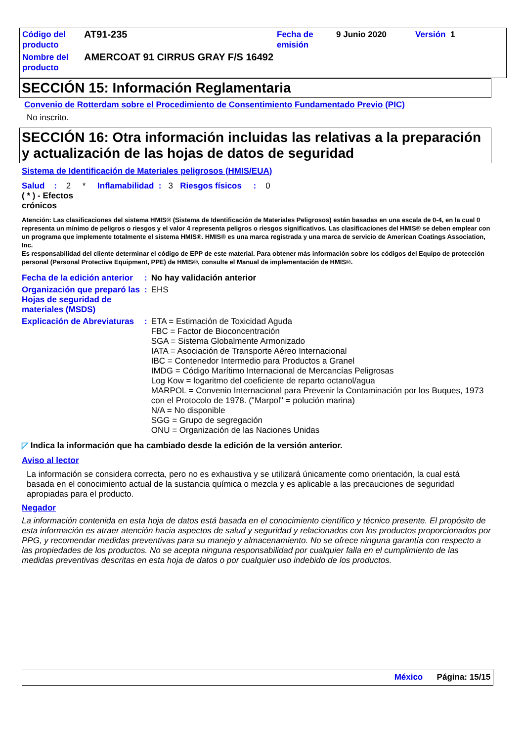| Código del producto | AT91-235 | Fecha de emisión | 9 Junio 2020 | Versión 1 |
| Nombre del producto | AMERCOAT 91 CIRRUS GRAY F/S 16492 | | | |
SECCIÓN 15: Información Reglamentaria
Convenio de Rotterdam sobre el Procedimiento de Consentimiento Fundamentado Previo (PIC)
No inscrito.
SECCIÓN 16: Otra información incluidas las relativas a la preparación y actualización de las hojas de datos de seguridad
Sistema de Identificación de Materiales peligrosos (HMIS/EUA)
Salud : 2 * Inflamabilidad : 3 Riesgos físicos : 0
( * ) - Efectos crónicos
Atención: Las clasificaciones del sistema HMIS® (Sistema de Identificación de Materiales Peligrosos) están basadas en una escala de 0-4, en la cual 0 representa un mínimo de peligros o riesgos y el valor 4 representa peligros o riesgos significativos. Las clasificaciones del HMIS® se deben emplear con un programa que implemente totalmente el sistema HMIS®. HMIS® es una marca registrada y una marca de servicio de American Coatings Association, Inc.
Es responsabilidad del cliente determinar el código de EPP de este material. Para obtener más información sobre los códigos del Equipo de protección personal (Personal Protective Equipment, PPE) de HMIS®, consulte el Manual de implementación de HMIS®.
| Fecha de la edición anterior | : | No hay validación anterior |
| Organización que preparó las Hojas de seguridad de materiales (MSDS) | : | EHS |
| Explicación de Abreviaturas | : | ETA = Estimación de Toxicidad Aguda FBC = Factor de Bioconcentración SGA = Sistema Globalmente Armonizado IATA = Asociación de Transporte Aéreo Internacional IBC = Contenedor Intermedio para Productos a Granel IMDG = Código Marítimo Internacional de Mercancías Peligrosas Log Kow = logaritmo del coeficiente de reparto octanol/agua MARPOL = Convenio Internacional para Prevenir la Contaminación por los Buques, 1973 con el Protocolo de 1978. ("Marpol" = polución marina) N/A = No disponible SGG = Grupo de segregación ONU = Organización de las Naciones Unidas |
◸ Indica la información que ha cambiado desde la edición de la versión anterior.
Aviso al lector
La información se considera correcta, pero no es exhaustiva y se utilizará únicamente como orientación, la cual está basada en el conocimiento actual de la sustancia química o mezcla y es aplicable a las precauciones de seguridad apropiadas para el producto.
Negador
La información contenida en esta hoja de datos está basada en el conocimiento científico y técnico presente. El propósito de esta información es atraer atención hacia aspectos de salud y seguridad y relacionados con los productos proporcionados por PPG, y recomendar medidas preventivas para su manejo y almacenamiento. No se ofrece ninguna garantía con respecto a las propiedades de los productos. No se acepta ninguna responsabilidad por cualquier falla en el cumplimiento de las medidas preventivas descritas en esta hoja de datos o por cualquier uso indebido de los productos.
México Página: 15/15